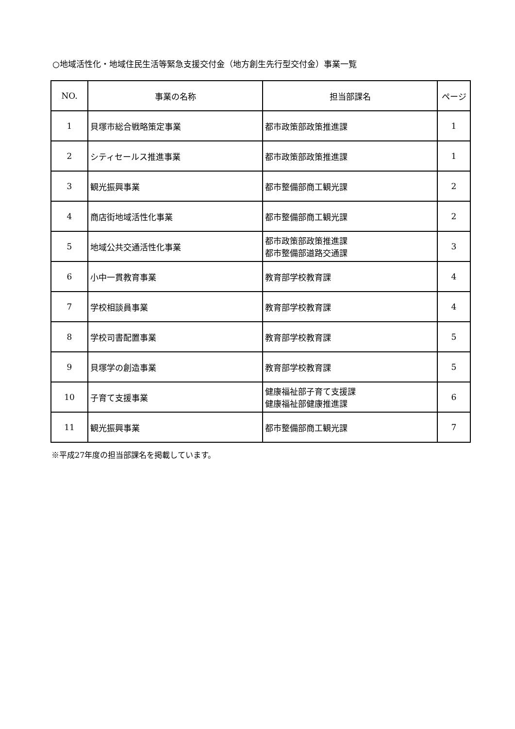○地域活性化・地域住民生活等緊急支援交付金（地方創生先行型交付金）事業一覧
| NO. | 事業の名称 | 担当部課名 | ページ |
| --- | --- | --- | --- |
| 1 | 貝塚市総合戦略策定事業 | 都市政策部政策推進課 | 1 |
| 2 | シティセールス推進事業 | 都市政策部政策推進課 | 1 |
| 3 | 観光振興事業 | 都市整備部商工観光課 | 2 |
| 4 | 商店街地域活性化事業 | 都市整備部商工観光課 | 2 |
| 5 | 地域公共交通活性化事業 | 都市政策部政策推進課 都市整備部道路交通課 | 3 |
| 6 | 小中一貫教育事業 | 教育部学校教育課 | 4 |
| 7 | 学校相談員事業 | 教育部学校教育課 | 4 |
| 8 | 学校司書配置事業 | 教育部学校教育課 | 5 |
| 9 | 貝塚学の創造事業 | 教育部学校教育課 | 5 |
| 10 | 子育て支援事業 | 健康福祉部子育て支援課 健康福祉部健康推進課 | 6 |
| 11 | 観光振興事業 | 都市整備部商工観光課 | 7 |
※平成27年度の担当部課名を掲載しています。